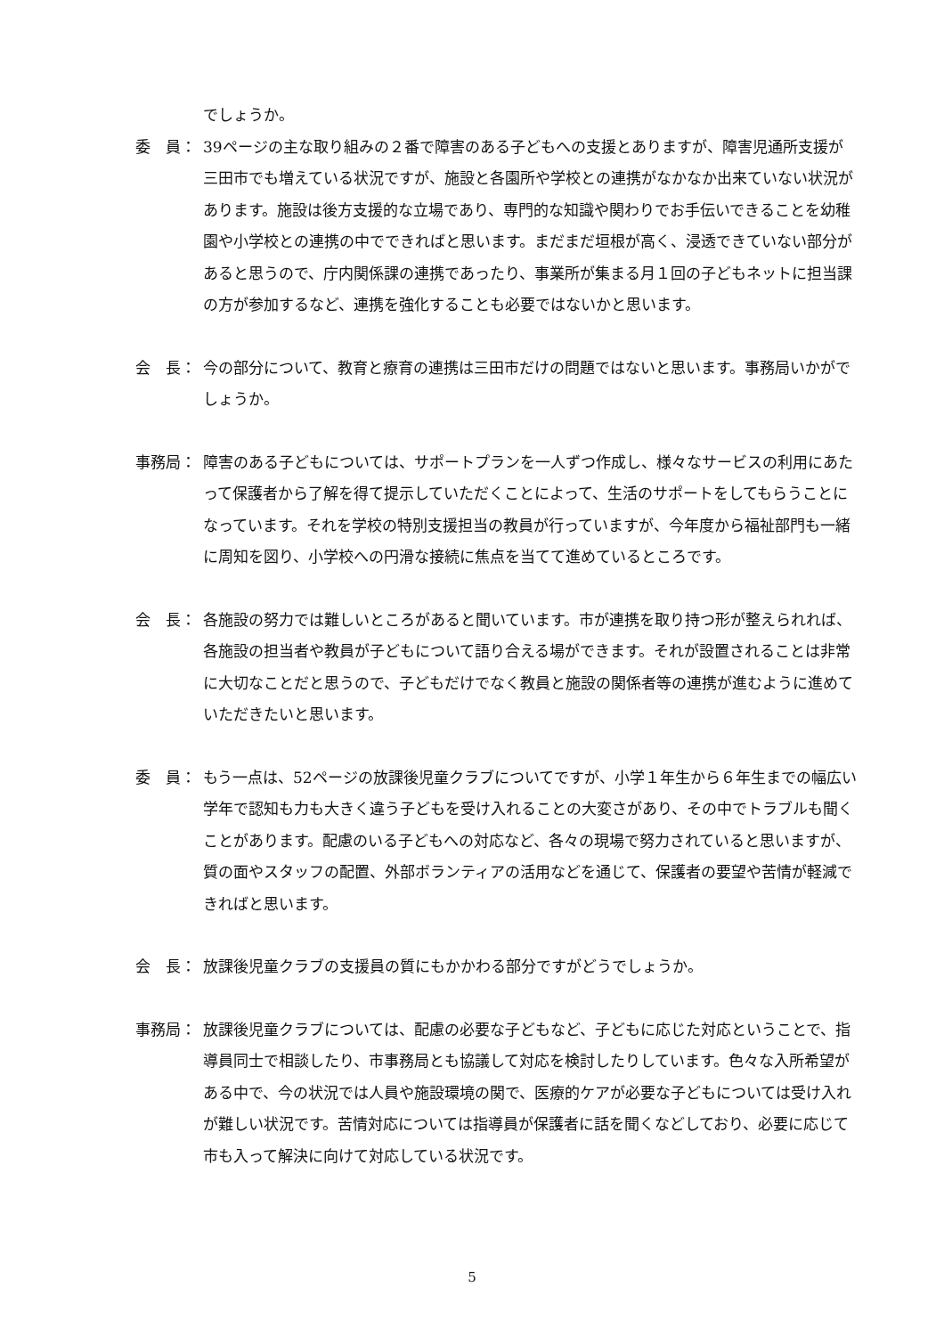でしょうか。
委　員： 39ページの主な取り組みの２番で障害のある子どもへの支援とありますが、障害児通所支援が三田市でも増えている状況ですが、施設と各園所や学校との連携がなかなか出来ていない状況があります。施設は後方支援的な立場であり、専門的な知識や関わりでお手伝いできることを幼稚園や小学校との連携の中でできればと思います。まだまだ垣根が高く、浸透できていない部分があると思うので、庁内関係課の連携であったり、事業所が集まる月１回の子どもネットに担当課の方が参加するなど、連携を強化することも必要ではないかと思います。
会　長： 今の部分について、教育と療育の連携は三田市だけの問題ではないと思います。事務局いかがでしょうか。
事務局： 障害のある子どもについては、サポートプランを一人ずつ作成し、様々なサービスの利用にあたって保護者から了解を得て提示していただくことによって、生活のサポートをしてもらうことになっています。それを学校の特別支援担当の教員が行っていますが、今年度から福祉部門も一緒に周知を図り、小学校への円滑な接続に焦点を当てて進めているところです。
会　長： 各施設の努力では難しいところがあると聞いています。市が連携を取り持つ形が整えられれば、各施設の担当者や教員が子どもについて語り合える場ができます。それが設置されることは非常に大切なことだと思うので、子どもだけでなく教員と施設の関係者等の連携が進むように進めていただきたいと思います。
委　員： もう一点は、52ページの放課後児童クラブについてですが、小学１年生から６年生までの幅広い学年で認知も力も大きく違う子どもを受け入れることの大変さがあり、その中でトラブルも聞くことがあります。配慮のいる子どもへの対応など、各々の現場で努力されていると思いますが、質の面やスタッフの配置、外部ボランティアの活用などを通じて、保護者の要望や苦情が軽減できればと思います。
会　長： 放課後児童クラブの支援員の質にもかかわる部分ですがどうでしょうか。
事務局： 放課後児童クラブについては、配慮の必要な子どもなど、子どもに応じた対応ということで、指導員同士で相談したり、市事務局とも協議して対応を検討したりしています。色々な入所希望がある中で、今の状況では人員や施設環境の関で、医療的ケアが必要な子どもについては受け入れが難しい状況です。苦情対応については指導員が保護者に話を聞くなどしており、必要に応じて市も入って解決に向けて対応している状況です。
5